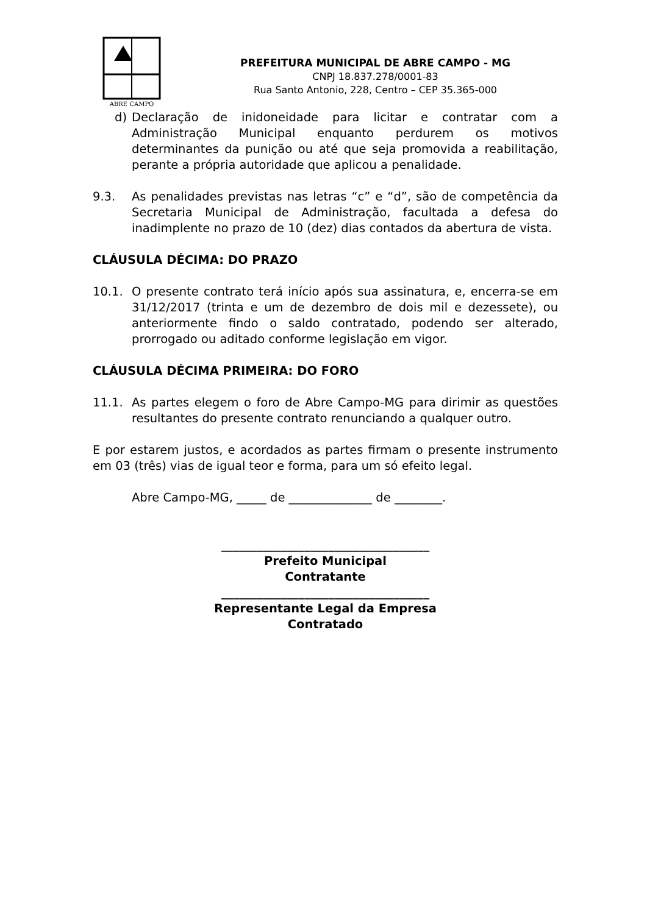ABRE CAMPO
PREFEITURA MUNICIPAL DE ABRE CAMPO - MG
CNPJ 18.837.278/0001-83
Rua Santo Antonio, 228, Centro – CEP 35.365-000
d) Declaração de inidoneidade para licitar e contratar com a Administração Municipal enquanto perdurem os motivos determinantes da punição ou até que seja promovida a reabilitação, perante a própria autoridade que aplicou a penalidade.
9.3. As penalidades previstas nas letras “c” e “d”, são de competência da Secretaria Municipal de Administração, facultada a defesa do inadimplente no prazo de 10 (dez) dias contados da abertura de vista.
CLÁUSULA DÉCIMA: DO PRAZO
10.1. O presente contrato terá início após sua assinatura, e, encerra-se em 31/12/2017 (trinta e um de dezembro de dois mil e dezessete), ou anteriormente findo o saldo contratado, podendo ser alterado, prorrogado ou aditado conforme legislação em vigor.
CLÁUSULA DÉCIMA PRIMEIRA: DO FORO
11.1. As partes elegem o foro de Abre Campo-MG para dirimir as questões resultantes do presente contrato renunciando a qualquer outro.
E por estarem justos, e acordados as partes firmam o presente instrumento em 03 (três) vias de igual teor e forma, para um só efeito legal.
Abre Campo-MG, _____ de ______________ de ________.
___________________________________
Prefeito Municipal
Contratante
___________________________________
Representante Legal da Empresa
Contratado